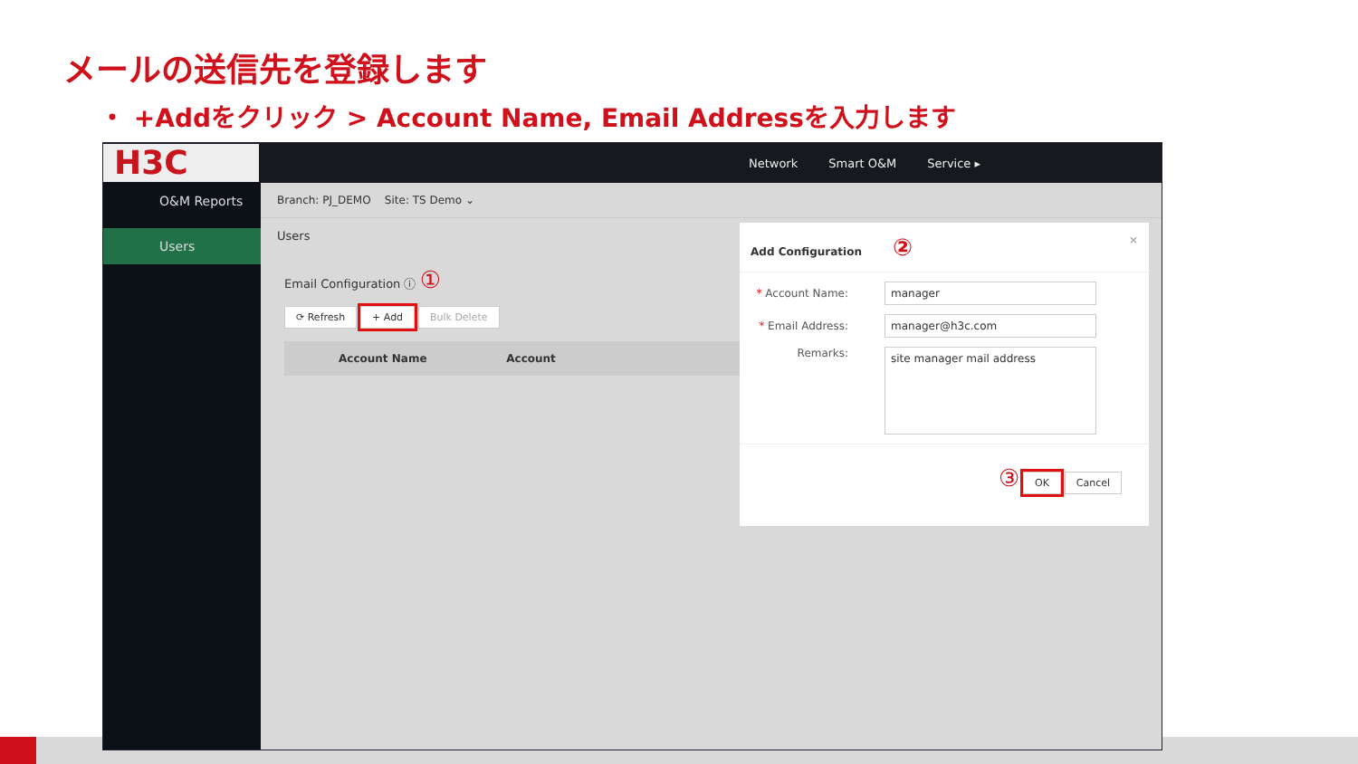メールの送信先を登録します
・ +Addをクリック > Account Name, Email Addressを入力します
H3C
Network Smart O&M Service ▸
O&M Reports
Users
Branch: PJ_DEMO Site: TS Demo ⌄
Users
Email Configuration ⓘ ①
⟳ Refresh + Add Bulk Delete
Account Name Account
Add Configuration ② ×
* Account Name: manager
* Email Address: manager@h3c.com
Remarks: site manager mail address
③ OK Cancel